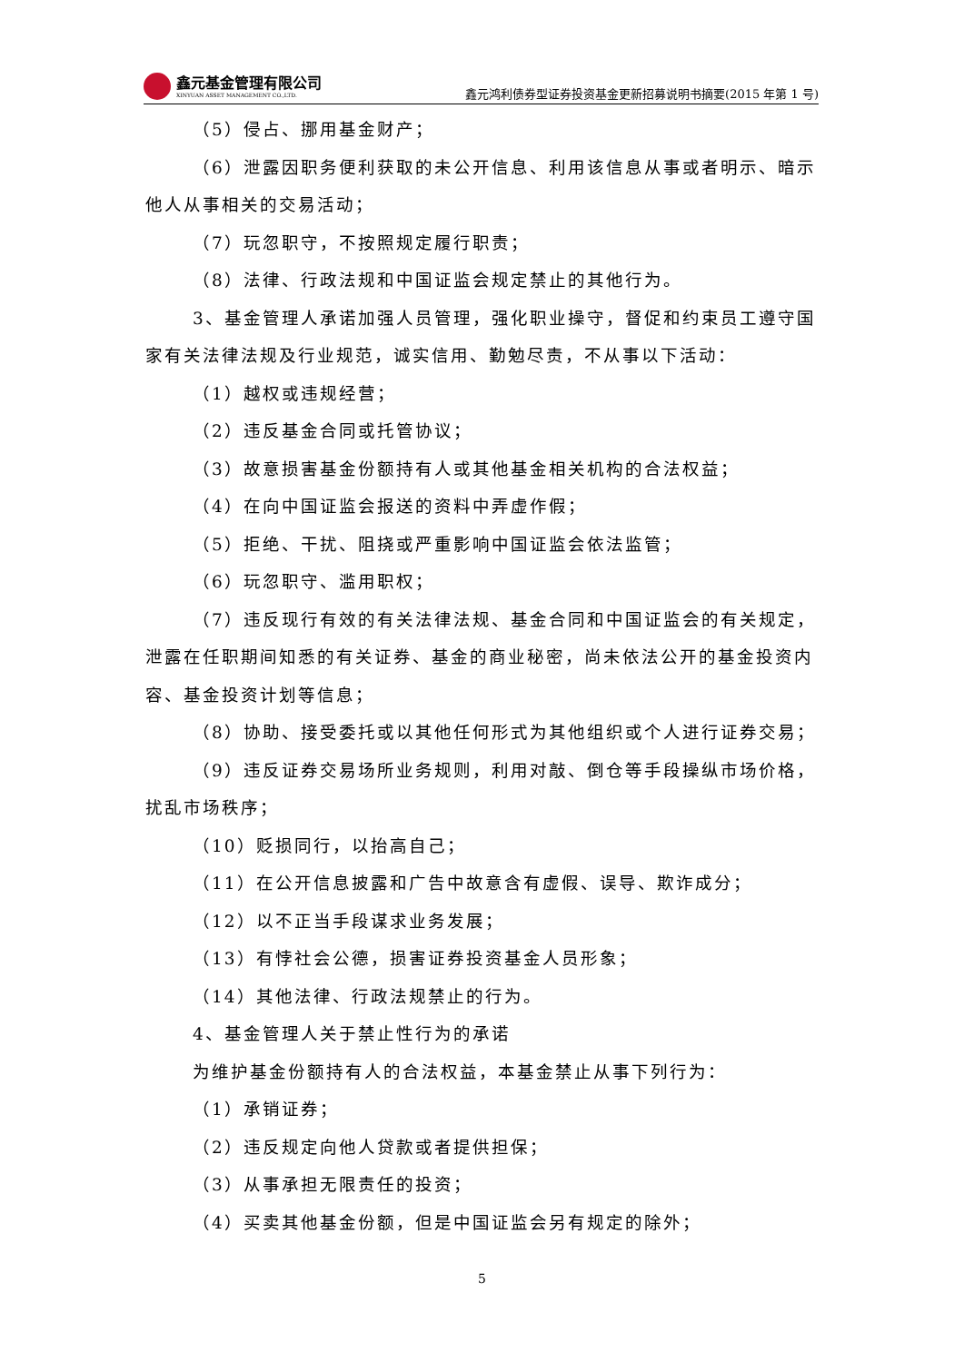鑫元基金管理有限公司
XINYUAN ASSET MANAGEMENT CO.,LTD.
鑫元鸿利债券型证券投资基金更新招募说明书摘要(2015 年第 1 号)
（5）侵占、挪用基金财产；
（6）泄露因职务便利获取的未公开信息、利用该信息从事或者明示、暗示他人从事相关的交易活动；
（7）玩忽职守，不按照规定履行职责；
（8）法律、行政法规和中国证监会规定禁止的其他行为。
3、基金管理人承诺加强人员管理，强化职业操守，督促和约束员工遵守国家有关法律法规及行业规范，诚实信用、勤勉尽责，不从事以下活动：
（1）越权或违规经营；
（2）违反基金合同或托管协议；
（3）故意损害基金份额持有人或其他基金相关机构的合法权益；
（4）在向中国证监会报送的资料中弄虚作假；
（5）拒绝、干扰、阻挠或严重影响中国证监会依法监管；
（6）玩忽职守、滥用职权；
（7）违反现行有效的有关法律法规、基金合同和中国证监会的有关规定，泄露在任职期间知悉的有关证券、基金的商业秘密，尚未依法公开的基金投资内容、基金投资计划等信息；
（8）协助、接受委托或以其他任何形式为其他组织或个人进行证券交易；
（9）违反证券交易场所业务规则，利用对敲、倒仓等手段操纵市场价格，扰乱市场秩序；
（10）贬损同行，以抬高自己；
（11）在公开信息披露和广告中故意含有虚假、误导、欺诈成分；
（12）以不正当手段谋求业务发展；
（13）有悖社会公德，损害证券投资基金人员形象；
（14）其他法律、行政法规禁止的行为。
4、基金管理人关于禁止性行为的承诺
为维护基金份额持有人的合法权益，本基金禁止从事下列行为：
（1）承销证券；
（2）违反规定向他人贷款或者提供担保；
（3）从事承担无限责任的投资；
（4）买卖其他基金份额，但是中国证监会另有规定的除外；
5